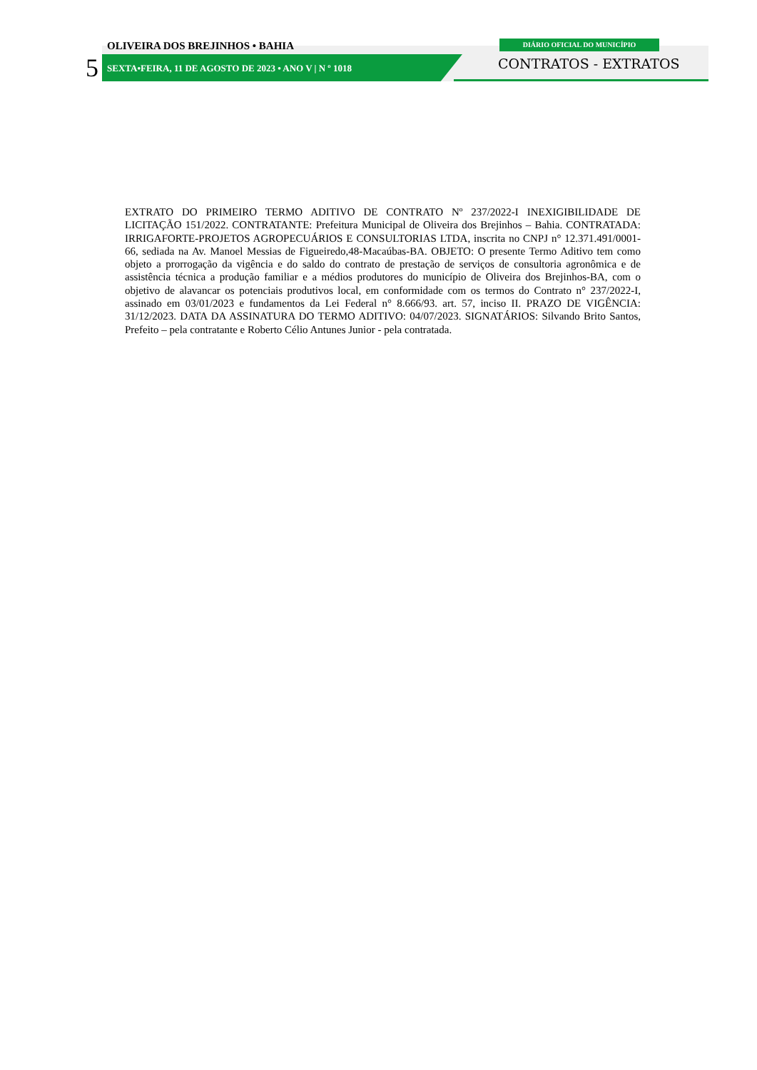OLIVEIRA DOS BREJINHOS • BAHIA
5
SEXTA•FEIRA, 11 DE AGOSTO DE 2023 • ANO V | N º 1018
DIÁRIO OFICIAL DO MUNICÍPIO
CONTRATOS - EXTRATOS
EXTRATO DO PRIMEIRO TERMO ADITIVO DE CONTRATO Nº 237/2022-I INEXIGIBILIDADE DE LICITAÇÃO 151/2022. CONTRATANTE: Prefeitura Municipal de Oliveira dos Brejinhos – Bahia. CONTRATADA: IRRIGAFORTE-PROJETOS AGROPECUÁRIOS E CONSULTORIAS LTDA, inscrita no CNPJ n° 12.371.491/0001-66, sediada na Av. Manoel Messias de Figueiredo,48-Macaúbas-BA. OBJETO: O presente Termo Aditivo tem como objeto a prorrogação da vigência e do saldo do contrato de prestação de serviços de consultoria agronômica e de assistência técnica a produção familiar e a médios produtores do município de Oliveira dos Brejinhos-BA, com o objetivo de alavancar os potenciais produtivos local, em conformidade com os termos do Contrato n° 237/2022-I, assinado em 03/01/2023 e fundamentos da Lei Federal n° 8.666/93. art. 57, inciso II. PRAZO DE VIGÊNCIA: 31/12/2023. DATA DA ASSINATURA DO TERMO ADITIVO: 04/07/2023. SIGNATÁRIOS: Silvando Brito Santos, Prefeito – pela contratante e Roberto Célio Antunes Junior - pela contratada.